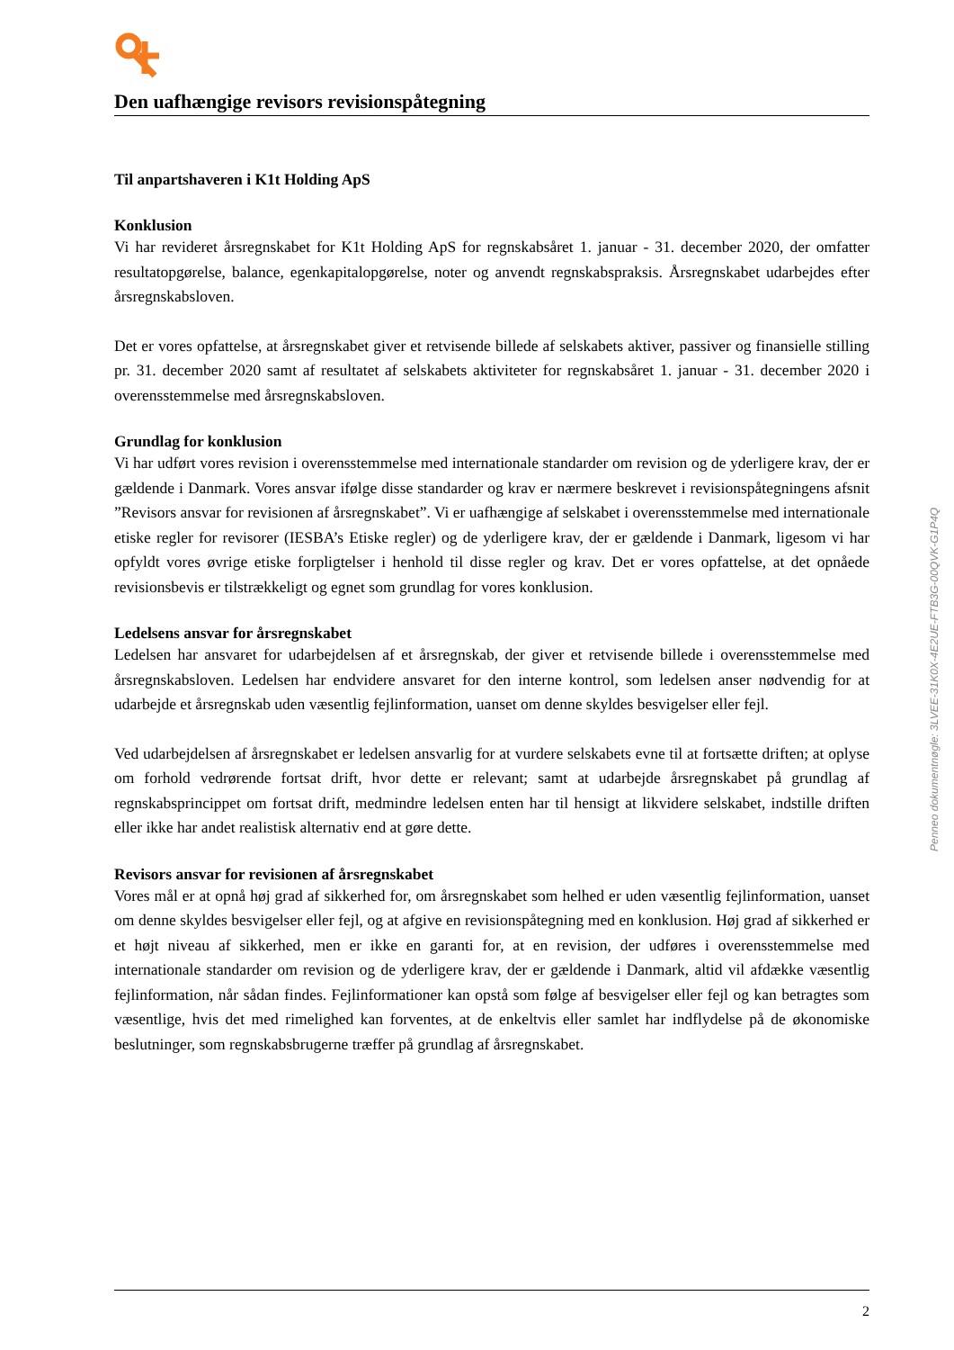Den uafhængige revisors revisionspåtegning
Til anpartshaveren i K1t Holding ApS
Konklusion
Vi har revideret årsregnskabet for K1t Holding ApS for regnskabsåret 1. januar - 31. december 2020, der omfatter resultatopgørelse, balance, egenkapitalopgørelse, noter og anvendt regnskabspraksis. Årsregnskabet udarbejdes efter årsregnskabsloven.
Det er vores opfattelse, at årsregnskabet giver et retvisende billede af selskabets aktiver, passiver og finansielle stilling pr. 31. december 2020 samt af resultatet af selskabets aktiviteter for regnskabsåret 1. januar - 31. december 2020 i overensstemmelse med årsregnskabsloven.
Grundlag for konklusion
Vi har udført vores revision i overensstemmelse med internationale standarder om revision og de yderligere krav, der er gældende i Danmark. Vores ansvar ifølge disse standarder og krav er nærmere beskrevet i revisionspåtegningens afsnit ”Revisors ansvar for revisionen af årsregnskabet”. Vi er uafhængige af selskabet i overensstemmelse med internationale etiske regler for revisorer (IESBA’s Etiske regler) og de yderligere krav, der er gældende i Danmark, ligesom vi har opfyldt vores øvrige etiske forpligtelser i henhold til disse regler og krav. Det er vores opfattelse, at det opnåede revisionsbevis er tilstrækkeligt og egnet som grundlag for vores konklusion.
Ledelsens ansvar for årsregnskabet
Ledelsen har ansvaret for udarbejdelsen af et årsregnskab, der giver et retvisende billede i overensstemmelse med årsregnskabsloven. Ledelsen har endvidere ansvaret for den interne kontrol, som ledelsen anser nødvendig for at udarbejde et årsregnskab uden væsentlig fejlinformation, uanset om denne skyldes besvigelser eller fejl.
Ved udarbejdelsen af årsregnskabet er ledelsen ansvarlig for at vurdere selskabets evne til at fortsætte driften; at oplyse om forhold vedrørende fortsat drift, hvor dette er relevant; samt at udarbejde årsregnskabet på grundlag af regnskabsprincippet om fortsat drift, medmindre ledelsen enten har til hensigt at likvidere selskabet, indstille driften eller ikke har andet realistisk alternativ end at gøre dette.
Revisors ansvar for revisionen af årsregnskabet
Vores mål er at opnå høj grad af sikkerhed for, om årsregnskabet som helhed er uden væsentlig fejlinformation, uanset om denne skyldes besvigelser eller fejl, og at afgive en revisionspåtegning med en konklusion. Høj grad af sikkerhed er et højt niveau af sikkerhed, men er ikke en garanti for, at en revision, der udføres i overensstemmelse med internationale standarder om revision og de yderligere krav, der er gældende i Danmark, altid vil afdække væsentlig fejlinformation, når sådan findes. Fejlinformationer kan opstå som følge af besvigelser eller fejl og kan betragtes som væsentlige, hvis det med rimelighed kan forventes, at de enkeltvis eller samlet har indflydelse på de økonomiske beslutninger, som regnskabsbrugerne træffer på grundlag af årsregnskabet.
Penneo dokumentnøgle: 3LVEE-31K0X-4E2UE-FTB3G-00QVK-G1P4Q
2